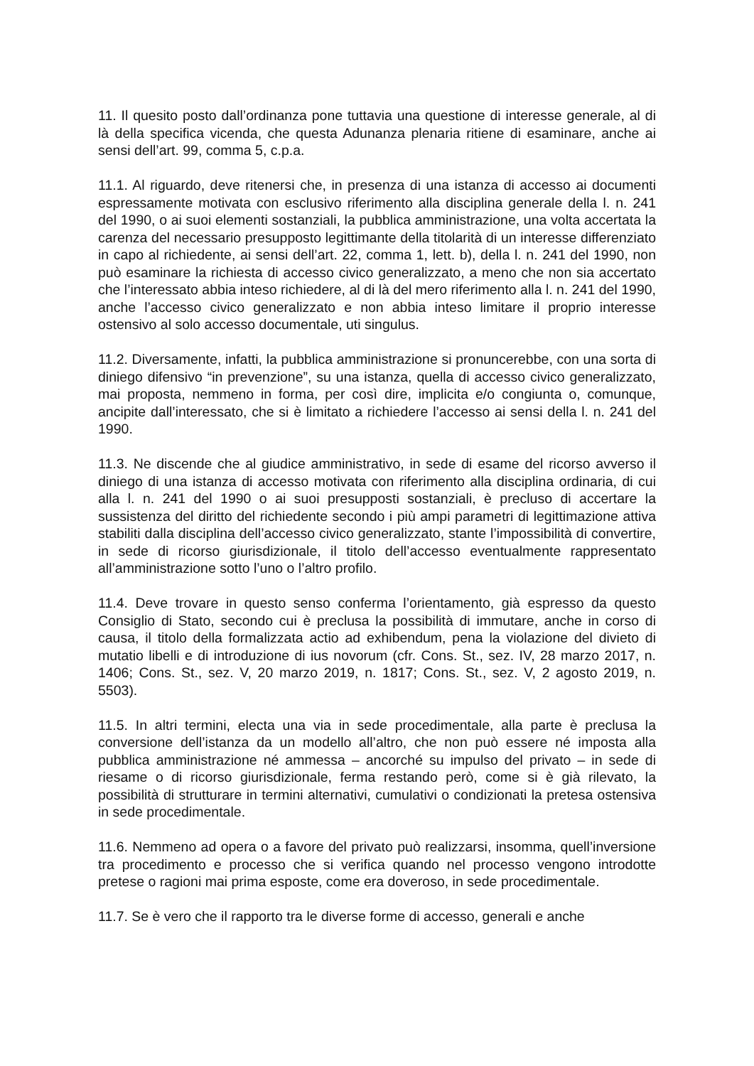11. Il quesito posto dall’ordinanza pone tuttavia una questione di interesse generale, al di là della specifica vicenda, che questa Adunanza plenaria ritiene di esaminare, anche ai sensi dell’art. 99, comma 5, c.p.a.
11.1. Al riguardo, deve ritenersi che, in presenza di una istanza di accesso ai documenti espressamente motivata con esclusivo riferimento alla disciplina generale della l. n. 241 del 1990, o ai suoi elementi sostanziali, la pubblica amministrazione, una volta accertata la carenza del necessario presupposto legittimante della titolarità di un interesse differenziato in capo al richiedente, ai sensi dell’art. 22, comma 1, lett. b), della l. n. 241 del 1990, non può esaminare la richiesta di accesso civico generalizzato, a meno che non sia accertato che l’interessato abbia inteso richiedere, al di là del mero riferimento alla l. n. 241 del 1990, anche l’accesso civico generalizzato e non abbia inteso limitare il proprio interesse ostensivo al solo accesso documentale, uti singulus.
11.2. Diversamente, infatti, la pubblica amministrazione si pronuncerebbe, con una sorta di diniego difensivo “in prevenzione”, su una istanza, quella di accesso civico generalizzato, mai proposta, nemmeno in forma, per così dire, implicita e/o congiunta o, comunque, ancipite dall’interessato, che si è limitato a richiedere l’accesso ai sensi della l. n. 241 del 1990.
11.3. Ne discende che al giudice amministrativo, in sede di esame del ricorso avverso il diniego di una istanza di accesso motivata con riferimento alla disciplina ordinaria, di cui alla l. n. 241 del 1990 o ai suoi presupposti sostanziali, è precluso di accertare la sussistenza del diritto del richiedente secondo i più ampi parametri di legittimazione attiva stabiliti dalla disciplina dell’accesso civico generalizzato, stante l’impossibilità di convertire, in sede di ricorso giurisdizionale, il titolo dell’accesso eventualmente rappresentato all’amministrazione sotto l’uno o l’altro profilo.
11.4. Deve trovare in questo senso conferma l’orientamento, già espresso da questo Consiglio di Stato, secondo cui è preclusa la possibilità di immutare, anche in corso di causa, il titolo della formalizzata actio ad exhibendum, pena la violazione del divieto di mutatio libelli e di introduzione di ius novorum (cfr. Cons. St., sez. IV, 28 marzo 2017, n. 1406; Cons. St., sez. V, 20 marzo 2019, n. 1817; Cons. St., sez. V, 2 agosto 2019, n. 5503).
11.5. In altri termini, electa una via in sede procedimentale, alla parte è preclusa la conversione dell’istanza da un modello all’altro, che non può essere né imposta alla pubblica amministrazione né ammessa – ancorché su impulso del privato – in sede di riesame o di ricorso giurisdizionale, ferma restando però, come si è già rilevato, la possibilità di strutturare in termini alternativi, cumulativi o condizionati la pretesa ostensiva in sede procedimentale.
11.6. Nemmeno ad opera o a favore del privato può realizzarsi, insomma, quell’inversione tra procedimento e processo che si verifica quando nel processo vengono introdotte pretese o ragioni mai prima esposte, come era doveroso, in sede procedimentale.
11.7. Se è vero che il rapporto tra le diverse forme di accesso, generali e anche